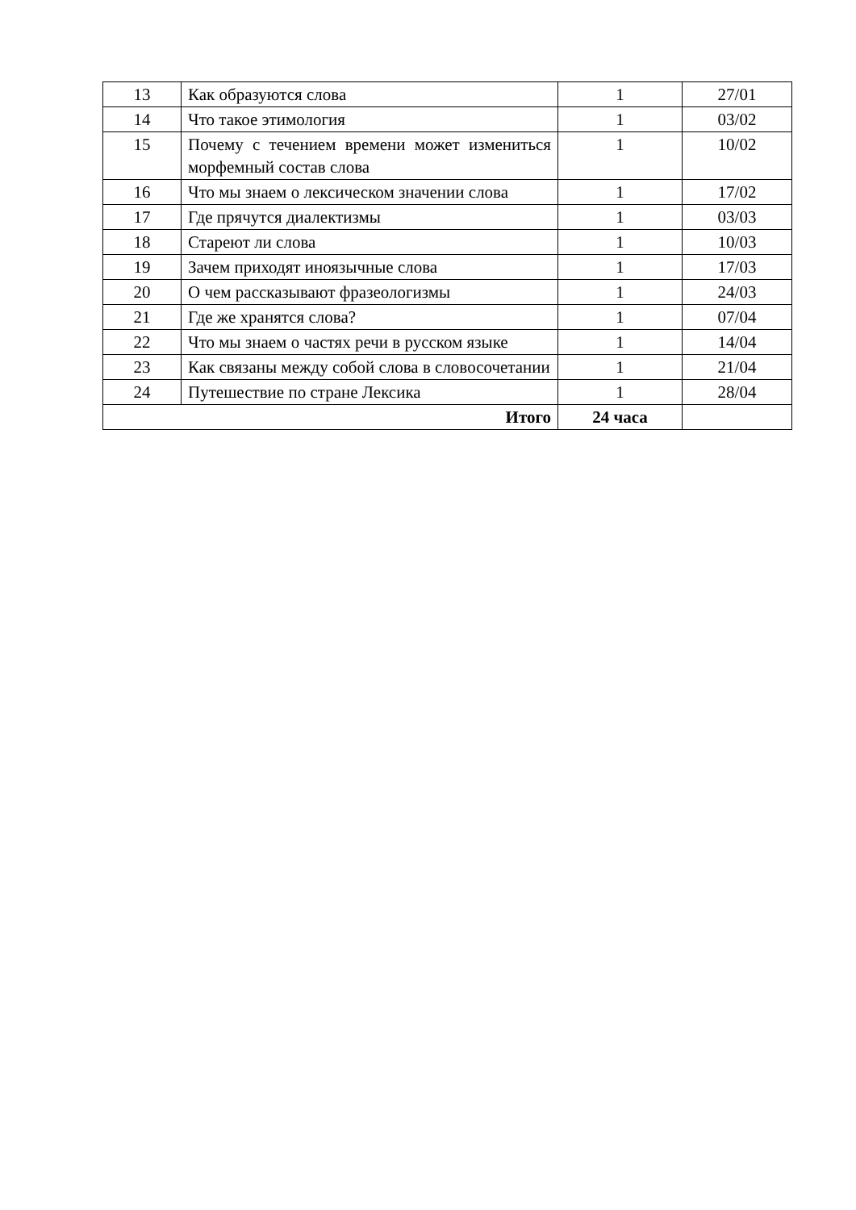| 13 | Как образуются слова | 1 | 27/01 |
| 14 | Что такое этимология | 1 | 03/02 |
| 15 | Почему с течением времени может изменитьcя морфемный состав слова | 1 | 10/02 |
| 16 | Что мы знаем о лексическом значении слова | 1 | 17/02 |
| 17 | Где прячутся диалектизмы | 1 | 03/03 |
| 18 | Стареют ли слова | 1 | 10/03 |
| 19 | Зачем приходят иноязычные слова | 1 | 17/03 |
| 20 | О чем рассказывают фразеологизмы | 1 | 24/03 |
| 21 | Где же хранятся слова? | 1 | 07/04 |
| 22 | Что мы знаем о частях речи в русском языке | 1 | 14/04 |
| 23 | Как связаны между собой слова в словосочетании | 1 | 21/04 |
| 24 | Путешествие по стране Лексика | 1 | 28/04 |
| Итого | | 24 часа | |